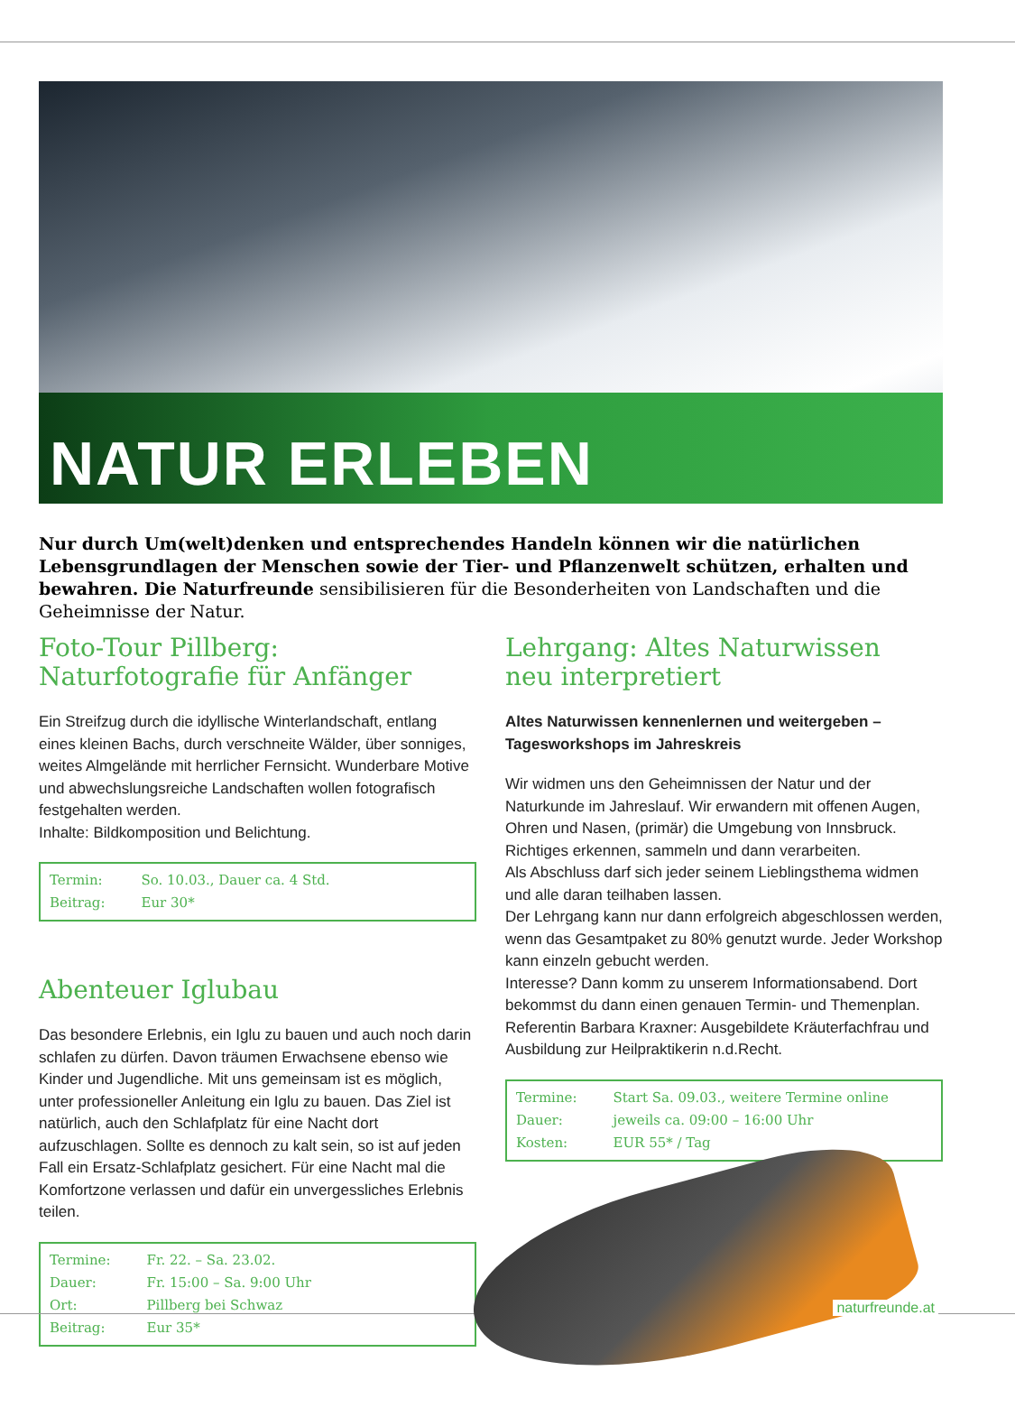NATUR ERLEBEN
Nur durch Um(welt)denken und entsprechendes Handeln können wir die natürlichen Lebensgrundlagen der Menschen sowie der Tier- und Pflanzenwelt schützen, erhalten und bewahren. Die Naturfreunde sensibilisieren für die Besonderheiten von Landschaften und die Geheimnisse der Natur.
Foto-Tour Pillberg:
Naturfotografie für Anfänger
Ein Streifzug durch die idyllische Winterlandschaft, entlang eines kleinen Bachs, durch verschneite Wälder, über sonniges, weites Almgelände mit herrlicher Fernsicht. Wunderbare Motive und abwechslungsreiche Landschaften wollen fotografisch festgehalten werden.
Inhalte: Bildkomposition und Belichtung.
| Termin: | So. 10.03., Dauer ca. 4 Std. |
| Beitrag: | Eur 30* |
Abenteuer Iglubau
Das besondere Erlebnis, ein Iglu zu bauen und auch noch darin schlafen zu dürfen. Davon träumen Erwachsene ebenso wie Kinder und Jugendliche. Mit uns gemeinsam ist es möglich, unter professioneller Anleitung ein Iglu zu bauen. Das Ziel ist natürlich, auch den Schlafplatz für eine Nacht dort aufzuschlagen. Sollte es dennoch zu kalt sein, so ist auf jeden Fall ein Ersatz-Schlafplatz gesichert. Für eine Nacht mal die Komfortzone verlassen und dafür ein unvergessliches Erlebnis teilen.
| Termine: | Fr. 22. – Sa. 23.02. |
| Dauer: | Fr. 15:00 – Sa. 9:00 Uhr |
| Ort: | Pillberg bei Schwaz |
| Beitrag: | Eur 35* |
Lehrgang: Altes Naturwissen
neu interpretiert
Altes Naturwissen kennenlernen und weitergeben –
Tagesworkshops im Jahreskreis
Wir widmen uns den Geheimnissen der Natur und der Naturkunde im Jahreslauf. Wir erwandern mit offenen Augen, Ohren und Nasen, (primär) die Umgebung von Innsbruck. Richtiges erkennen, sammeln und dann verarbeiten.
Als Abschluss darf sich jeder seinem Lieblingsthema widmen und alle daran teilhaben lassen.
Der Lehrgang kann nur dann erfolgreich abgeschlossen werden, wenn das Gesamtpaket zu 80% genutzt wurde. Jeder Workshop kann einzeln gebucht werden.
Interesse? Dann komm zu unserem Informationsabend. Dort bekommst du dann einen genauen Termin- und Themenplan.
Referentin Barbara Kraxner: Ausgebildete Kräuterfachfrau und Ausbildung zur Heilpraktikerin n.d.Recht.
| Termine: | Start Sa. 09.03., weitere Termine online |
| Dauer: | jeweils ca. 09:00 – 16:00 Uhr |
| Kosten: | EUR 55* / Tag |
naturfreunde.at